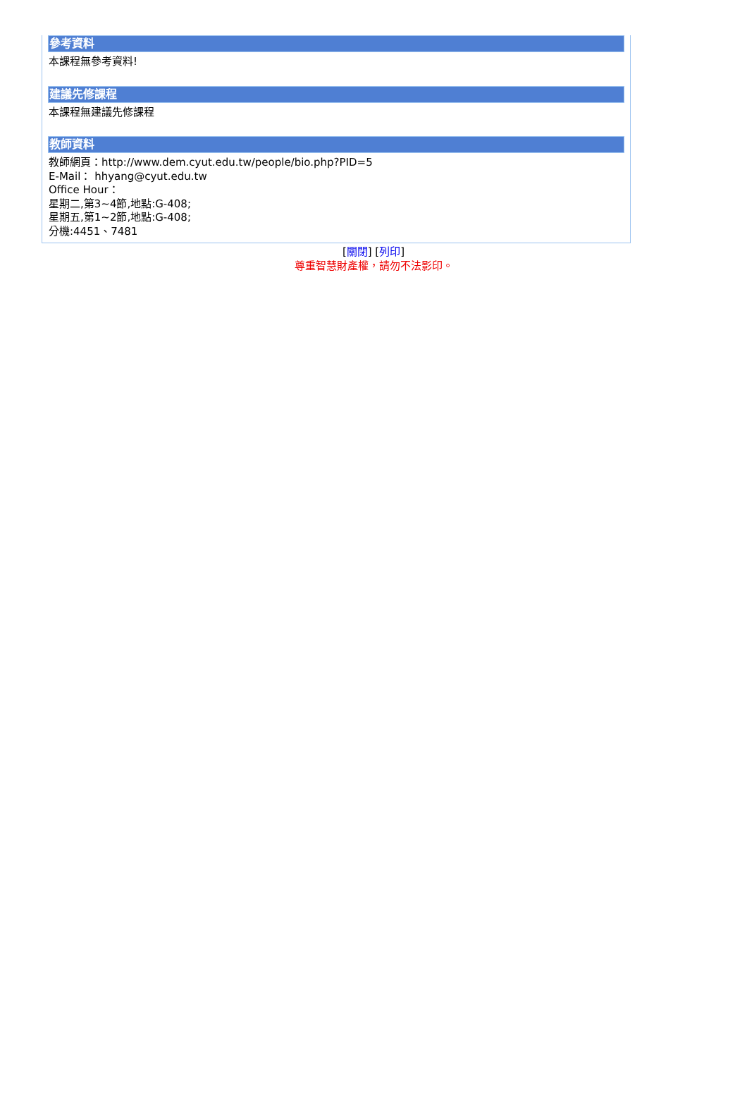參考資料
本課程無參考資料!
建議先修課程
本課程無建議先修課程
教師資料
教師網頁：http://www.dem.cyut.edu.tw/people/bio.php?PID=5
E-Mail： hhyang@cyut.edu.tw
Office Hour：
星期二,第3~4節,地點:G-408;
星期五,第1~2節,地點:G-408;
分機:4451、7481
[關閉] [列印]
尊重智慧財產權，請勿不法影印。